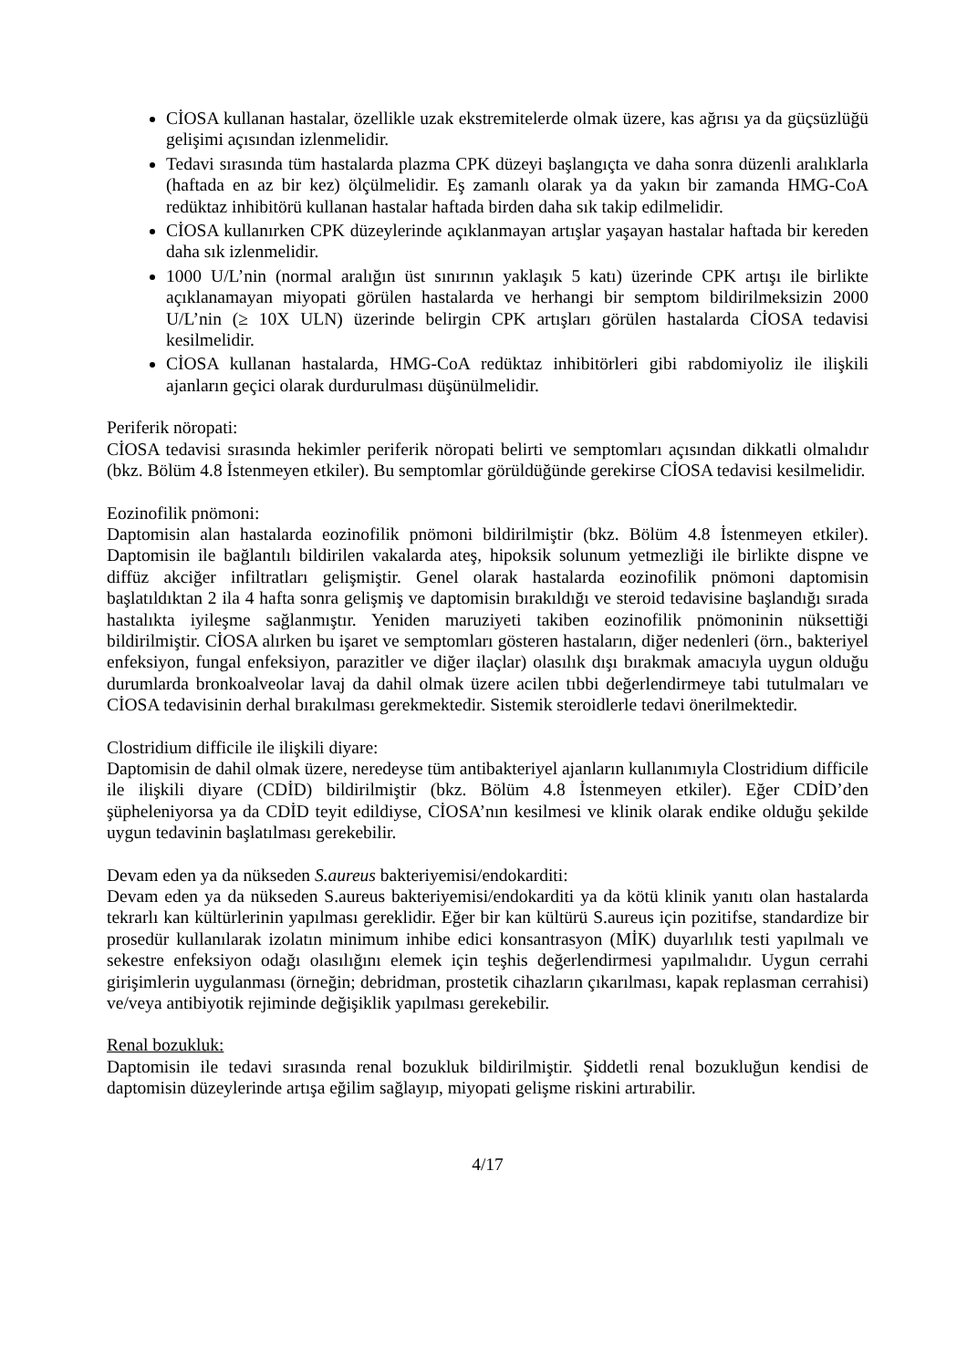CİOSA kullanan hastalar, özellikle uzak ekstremitelerde olmak üzere, kas ağrısı ya da güçsüzlüğü gelişimi açısından izlenmelidir.
Tedavi sırasında tüm hastalarda plazma CPK düzeyi başlangıçta ve daha sonra düzenli aralıklarla (haftada en az bir kez) ölçülmelidir. Eş zamanlı olarak ya da yakın bir zamanda HMG-CoA redüktaz inhibitörü kullanan hastalar haftada birden daha sık takip edilmelidir.
CİOSA kullanırken CPK düzeylerinde açıklanmayan artışlar yaşayan hastalar haftada bir kereden daha sık izlenmelidir.
1000 U/L’nin (normal aralığın üst sınırının yaklaşık 5 katı) üzerinde CPK artışı ile birlikte açıklanamayan miyopati görülen hastalarda ve herhangi bir semptom bildirilmeksizin 2000 U/L’nin (≥ 10X ULN) üzerinde belirgin CPK artışları görülen hastalarda CİOSA tedavisi kesilmelidir.
CİOSA kullanan hastalarda, HMG-CoA redüktaz inhibitörleri gibi rabdomiyoliz ile ilişkili ajanların geçici olarak durdurulması düşünülmelidir.
Periferik nöropati:
CİOSA tedavisi sırasında hekimler periferik nöropati belirti ve semptomları açısından dikkatli olmalıdır (bkz. Bölüm 4.8 İstenmeyen etkiler). Bu semptomlar görüldüğünde gerekirse CİOSA tedavisi kesilmelidir.
Eozinofilik pnömoni:
Daptomisin alan hastalarda eozinofilik pnömoni bildirilmiştir (bkz. Bölüm 4.8 İstenmeyen etkiler). Daptomisin ile bağlantılı bildirilen vakalarda ateş, hipoksik solunum yetmezliği ile birlikte dispne ve diffüz akciğer infiltratları gelişmiştir. Genel olarak hastalarda eozinofilik pnömoni daptomisin başlatıldıktan 2 ila 4 hafta sonra gelişmiş ve daptomisin bırakıldığı ve steroid tedavisine başlandığı sırada hastalıkta iyileşme sağlanmıştır. Yeniden maruziyeti takiben eozinofilik pnömoninin nüksettiği bildirilmiştir. CİOSA alırken bu işaret ve semptomları gösteren hastaların, diğer nedenleri (örn., bakteriyel enfeksiyon, fungal enfeksiyon, parazitler ve diğer ilaçlar) olasılık dışı bırakmak amacıyla uygun olduğu durumlarda bronkoalveolar lavaj da dahil olmak üzere acilen tıbbi değerlendirmeye tabi tutulmaları ve CİOSA tedavisinin derhal bırakılması gerekmektedir. Sistemik steroidlerle tedavi önerilmektedir.
Clostridium difficile ile ilişkili diyare:
Daptomisin de dahil olmak üzere, neredeyse tüm antibakteriyel ajanların kullanımıyla Clostridium difficile ile ilişkili diyare (CDİD) bildirilmiştir (bkz. Bölüm 4.8 İstenmeyen etkiler). Eğer CDİD’den şüpheleniyorsa ya da CDİD teyit edildiyse, CİOSA’nın kesilmesi ve klinik olarak endike olduğu şekilde uygun tedavinin başlatılması gerekebilir.
Devam eden ya da nükseden S.aureus bakteriyemisi/endokarditi:
Devam eden ya da nükseden S.aureus bakteriyemisi/endokarditi ya da kötü klinik yanıtı olan hastalarda tekrarlı kan kültürlerinin yapılması gereklidir. Eğer bir kan kültürü S.aureus için pozitifse, standardize bir prosedür kullanılarak izolatın minimum inhibe edici konsantrasyon (MİK) duyarlılık testi yapılmalı ve sekestre enfeksiyon odağı olasılığını elemek için teşhis değerlendirmesi yapılmalıdır. Uygun cerrahi girişimlerin uygulanması (örneğin; debridman, prostetik cihazların çıkarılması, kapak replasman cerrahisi) ve/veya antibiyotik rejiminde değişiklik yapılması gerekebilir.
Renal bozukluk:
Daptomisin ile tedavi sırasında renal bozukluk bildirilmiştir. Şiddetli renal bozukluğun kendisi de daptomisin düzeylerinde artışa eğilim sağlayıp, miyopati gelişme riskini artırabilir.
4/17